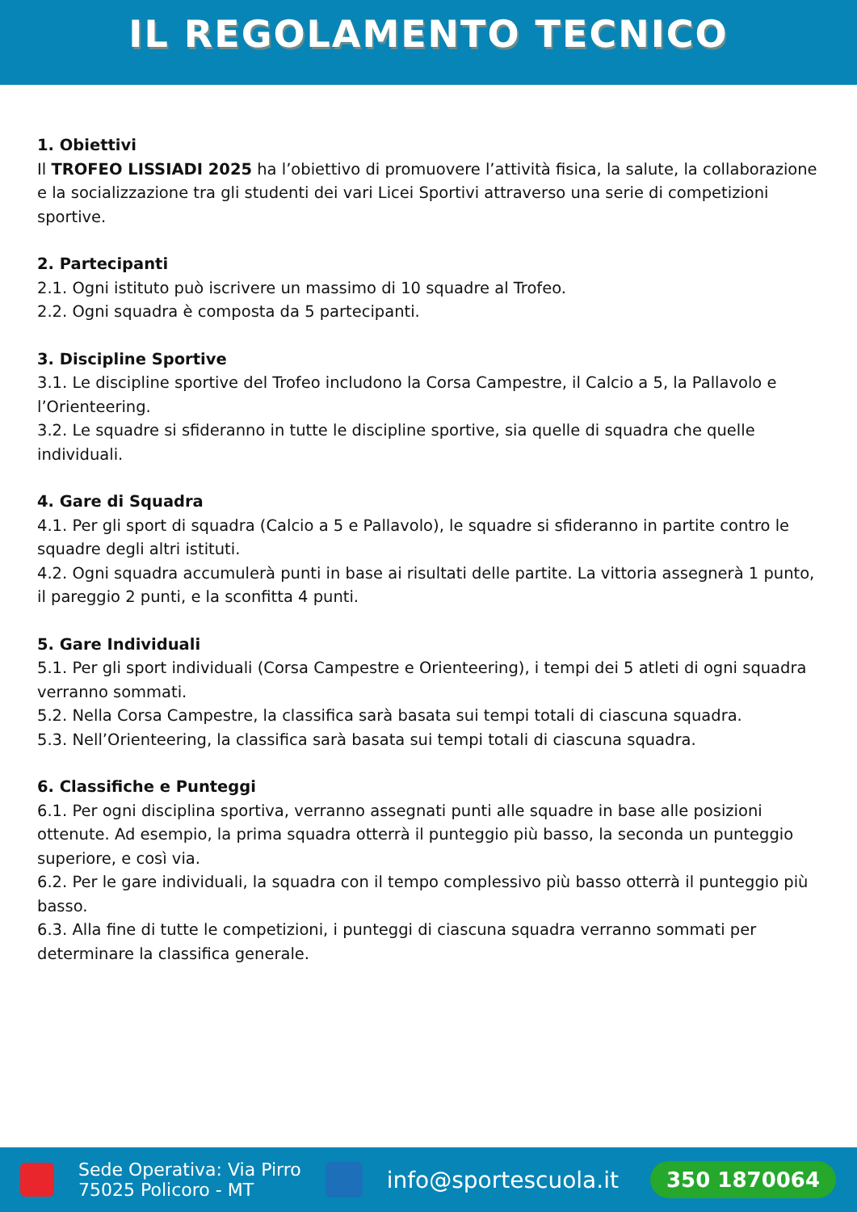IL REGOLAMENTO TECNICO
1. Obiettivi
Il TROFEO LISSIADI 2025 ha l’obiettivo di promuovere l’attività fisica, la salute, la collaborazione e la socializzazione tra gli studenti dei vari Licei Sportivi attraverso una serie di competizioni sportive.
2. Partecipanti
2.1. Ogni istituto può iscrivere un massimo di 10 squadre al Trofeo.
2.2. Ogni squadra è composta da 5 partecipanti.
3. Discipline Sportive
3.1. Le discipline sportive del Trofeo includono la Corsa Campestre, il Calcio a 5, la Pallavolo e l’Orienteering.
3.2. Le squadre si sfideranno in tutte le discipline sportive, sia quelle di squadra che quelle individuali.
4. Gare di Squadra
4.1. Per gli sport di squadra (Calcio a 5 e Pallavolo), le squadre si sfideranno in partite contro le squadre degli altri istituti.
4.2. Ogni squadra accumulerà punti in base ai risultati delle partite. La vittoria assegnerà 1 punto, il pareggio 2 punti, e la sconfitta 4 punti.
5. Gare Individuali
5.1. Per gli sport individuali (Corsa Campestre e Orienteering), i tempi dei 5 atleti di ogni squadra verranno sommati.
5.2. Nella Corsa Campestre, la classifica sarà basata sui tempi totali di ciascuna squadra.
5.3. Nell’Orienteering, la classifica sarà basata sui tempi totali di ciascuna squadra.
6. Classifiche e Punteggi
6.1. Per ogni disciplina sportiva, verranno assegnati punti alle squadre in base alle posizioni ottenute. Ad esempio, la prima squadra otterrà il punteggio più basso, la seconda un punteggio superiore, e così via.
6.2. Per le gare individuali, la squadra con il tempo complessivo più basso otterrà il punteggio più basso.
6.3. Alla fine di tutte le competizioni, i punteggi di ciascuna squadra verranno sommati per determinare la classifica generale.
Sede Operativa: Via Pirro
75025 Policoro - MT
info@sportescuola.it
350 1870064